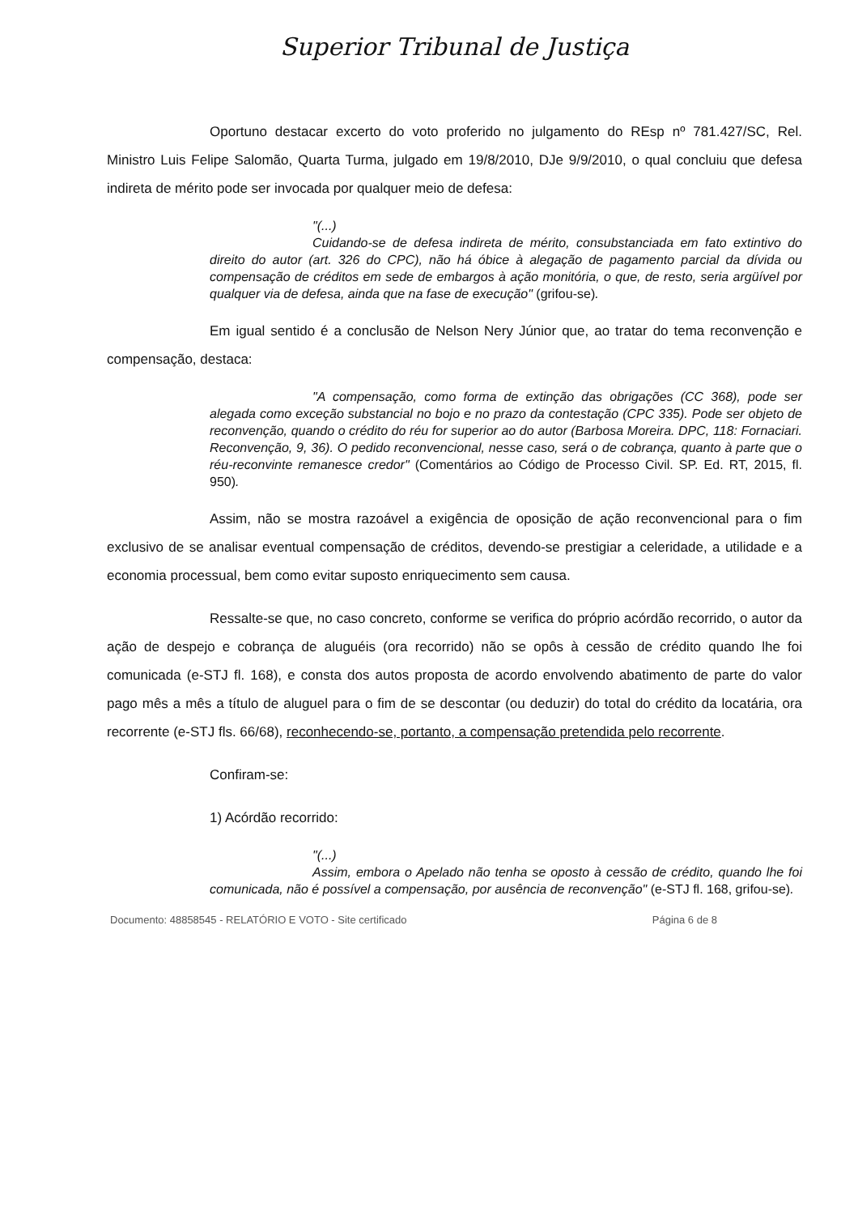Superior Tribunal de Justiça
Oportuno destacar excerto do voto proferido no julgamento do REsp nº 781.427/SC, Rel. Ministro Luis Felipe Salomão, Quarta Turma, julgado em 19/8/2010, DJe 9/9/2010, o qual concluiu que defesa indireta de mérito pode ser invocada por qualquer meio de defesa:
"(...)
Cuidando-se de defesa indireta de mérito, consubstanciada em fato extintivo do direito do autor (art. 326 do CPC), não há óbice à alegação de pagamento parcial da dívida ou compensação de créditos em sede de embargos à ação monitória, o que, de resto, seria argüível por qualquer via de defesa, ainda que na fase de execução" (grifou-se).
Em igual sentido é a conclusão de Nelson Nery Júnior que, ao tratar do tema reconvenção e compensação, destaca:
"A compensação, como forma de extinção das obrigações (CC 368), pode ser alegada como exceção substancial no bojo e no prazo da contestação (CPC 335). Pode ser objeto de reconvenção, quando o crédito do réu for superior ao do autor (Barbosa Moreira. DPC, 118: Fornaciari. Reconvenção, 9, 36). O pedido reconvencional, nesse caso, será o de cobrança, quanto à parte que o réu-reconvinte remanesce credor" (Comentários ao Código de Processo Civil. SP. Ed. RT, 2015, fl. 950).
Assim, não se mostra razoável a exigência de oposição de ação reconvencional para o fim exclusivo de se analisar eventual compensação de créditos, devendo-se prestigiar a celeridade, a utilidade e a economia processual, bem como evitar suposto enriquecimento sem causa.
Ressalte-se que, no caso concreto, conforme se verifica do próprio acórdão recorrido, o autor da ação de despejo e cobrança de aluguéis (ora recorrido) não se opôs à cessão de crédito quando lhe foi comunicada (e-STJ fl. 168), e consta dos autos proposta de acordo envolvendo abatimento de parte do valor pago mês a mês a título de aluguel para o fim de se descontar (ou deduzir) do total do crédito da locatária, ora recorrente (e-STJ fls. 66/68), reconhecendo-se, portanto, a compensação pretendida pelo recorrente.
Confiram-se:
1) Acórdão recorrido:
"(...)
Assim, embora o Apelado não tenha se oposto à cessão de crédito, quando lhe foi comunicada, não é possível a compensação, por ausência de reconvenção" (e-STJ fl. 168, grifou-se).
Documento: 48858545 - RELATÓRIO E VOTO - Site certificado Página 6 de 8